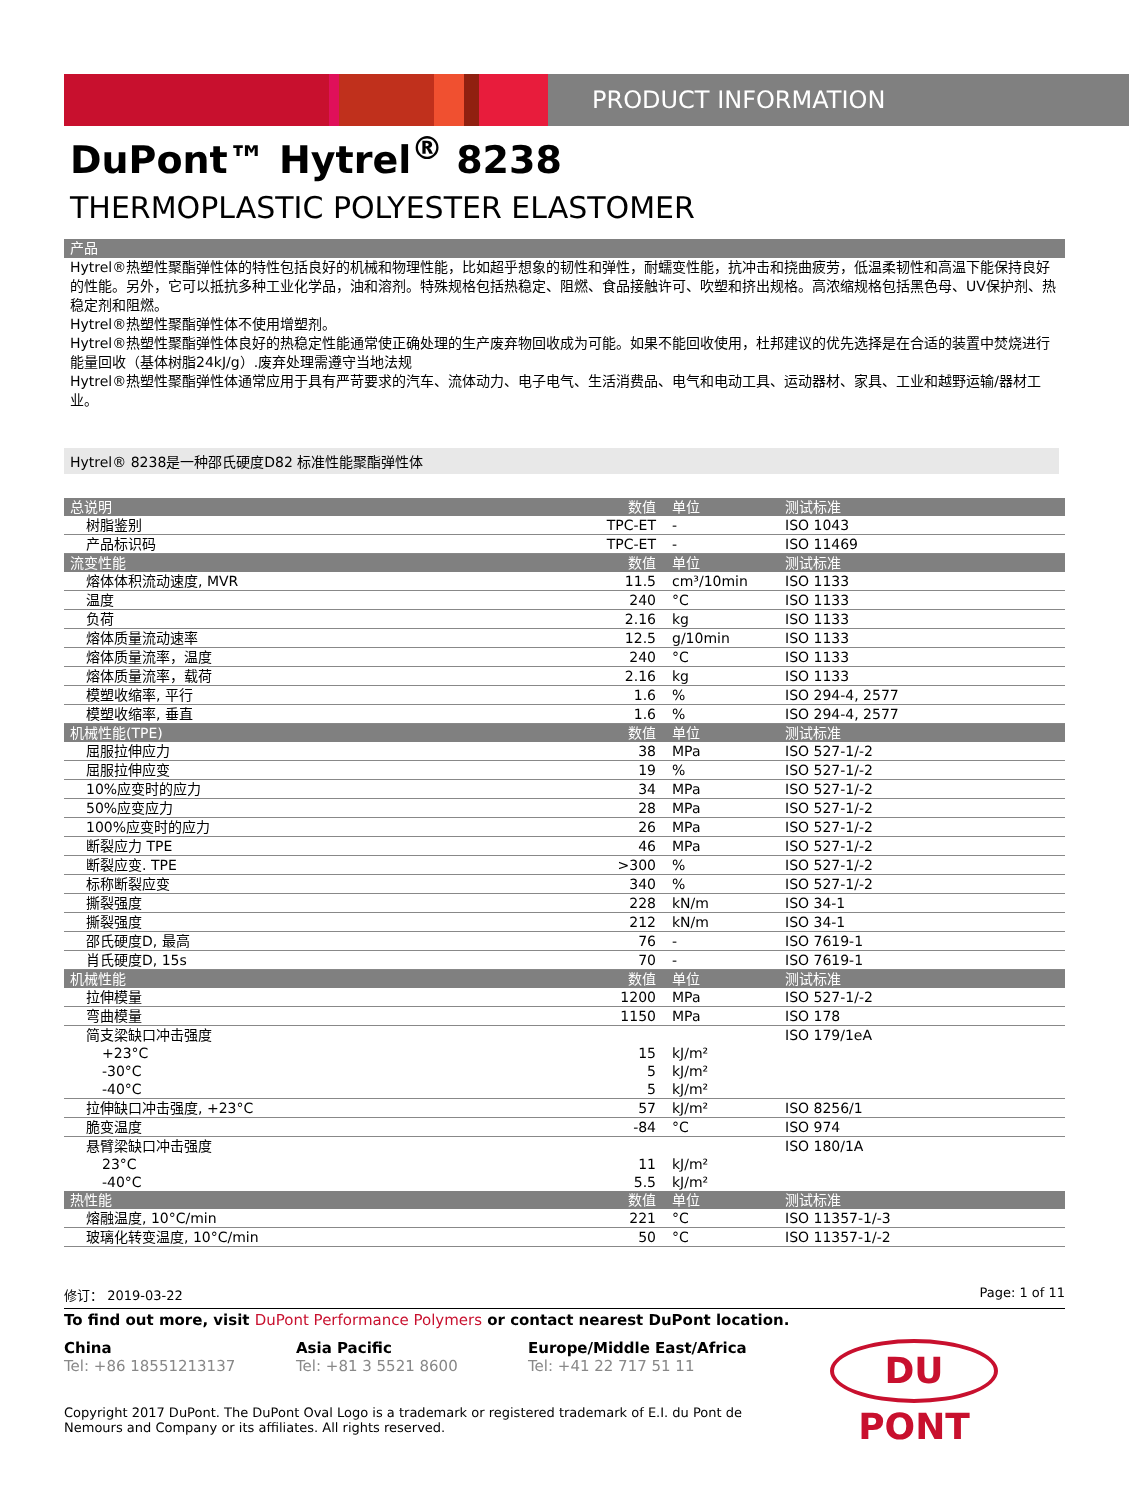PRODUCT INFORMATION
DuPont™ Hytrel<sup>®</sup> 8238
THERMOPLASTIC POLYESTER ELASTOMER
产品
Hytrel®热塑性聚酯弹性体的特性包括良好的机械和物理性能，比如超乎想象的韧性和弹性，耐蠕变性能，抗冲击和挠曲疲劳，低温柔韧性和高温下能保持良好的性能。另外，它可以抵抗多种工业化学品，油和溶剂。特殊规格包括热稳定、阻燃、食品接触许可、吹塑和挤出规格。高浓缩规格包括黑色母、UV保护剂、热稳定剂和阻燃。
Hytrel®热塑性聚酯弹性体不使用增塑剂。
Hytrel®热塑性聚酯弹性体良好的热稳定性能通常使正确处理的生产废弃物回收成为可能。如果不能回收使用，杜邦建议的优先选择是在合适的装置中焚烧进行能量回收（基体树脂24kJ/g）.废弃处理需遵守当地法规
Hytrel®热塑性聚酯弹性体通常应用于具有严苛要求的汽车、流体动力、电子电气、生活消费品、电气和电动工具、运动器材、家具、工业和越野运输/器材工业。
Hytrel® 8238是一种邵氏硬度D82 标准性能聚酯弹性体
| 总说明 | 数值 | 单位 | 测试标准 |
| --- | --- | --- | --- |
| 树脂鉴别 | TPC-ET | - | ISO 1043 |
| 产品标识码 | TPC-ET | - | ISO 11469 |
| 流变性能 | 数值 | 单位 | 测试标准 |
| 熔体体积流动速度, MVR | 11.5 | cm³/10min | ISO 1133 |
| 温度 | 240 | °C | ISO 1133 |
| 负荷 | 2.16 | kg | ISO 1133 |
| 熔体质量流动速率 | 12.5 | g/10min | ISO 1133 |
| 熔体质量流率，温度 | 240 | °C | ISO 1133 |
| 熔体质量流率，载荷 | 2.16 | kg | ISO 1133 |
| 模塑收缩率, 平行 | 1.6 | % | ISO 294-4, 2577 |
| 模塑收缩率, 垂直 | 1.6 | % | ISO 294-4, 2577 |
| 机械性能(TPE) | 数值 | 单位 | 测试标准 |
| 屈服拉伸应力 | 38 | MPa | ISO 527-1/-2 |
| 屈服拉伸应变 | 19 | % | ISO 527-1/-2 |
| 10%应变时的应力 | 34 | MPa | ISO 527-1/-2 |
| 50%应变应力 | 28 | MPa | ISO 527-1/-2 |
| 100%应变时的应力 | 26 | MPa | ISO 527-1/-2 |
| 断裂应力 TPE | 46 | MPa | ISO 527-1/-2 |
| 断裂应变. TPE | >300 | % | ISO 527-1/-2 |
| 标称断裂应变 | 340 | % | ISO 527-1/-2 |
| 撕裂强度 | 228 | kN/m | ISO 34-1 |
| 撕裂强度 | 212 | kN/m | ISO 34-1 |
| 邵氏硬度D, 最高 | 76 | - | ISO 7619-1 |
| 肖氏硬度D, 15s | 70 | - | ISO 7619-1 |
| 机械性能 | 数值 | 单位 | 测试标准 |
| 拉伸模量 | 1200 | MPa | ISO 527-1/-2 |
| 弯曲模量 | 1150 | MPa | ISO 178 |
| 简支梁缺口冲击强度 | | | ISO 179/1eA |
| +23°C | 15 | kJ/m² | |
| -30°C | 5 | kJ/m² | |
| -40°C | 5 | kJ/m² | |
| 拉伸缺口冲击强度, +23°C | 57 | kJ/m² | ISO 8256/1 |
| 脆变温度 | -84 | °C | ISO 974 |
| 悬臂梁缺口冲击强度 | | | ISO 180/1A |
| 23°C | 11 | kJ/m² | |
| -40°C | 5.5 | kJ/m² | |
| 热性能 | 数值 | 单位 | 测试标准 |
| 熔融温度, 10°C/min | 221 | °C | ISO 11357-1/-3 |
| 玻璃化转变温度, 10°C/min | 50 | °C | ISO 11357-1/-2 |
修订： 2019-03-22 Page: 1 of 11
To find out more, visit DuPont Performance Polymers or contact nearest DuPont location.
China
Tel: +86 18551213137
Asia Pacific
Tel: +81 3 5521 8600
Europe/Middle East/Africa
Tel: +41 22 717 51 11
DU PONT
Copyright 2017 DuPont. The DuPont Oval Logo is a trademark or registered trademark of E.I. du Pont de Nemours and Company or its affiliates. All rights reserved.